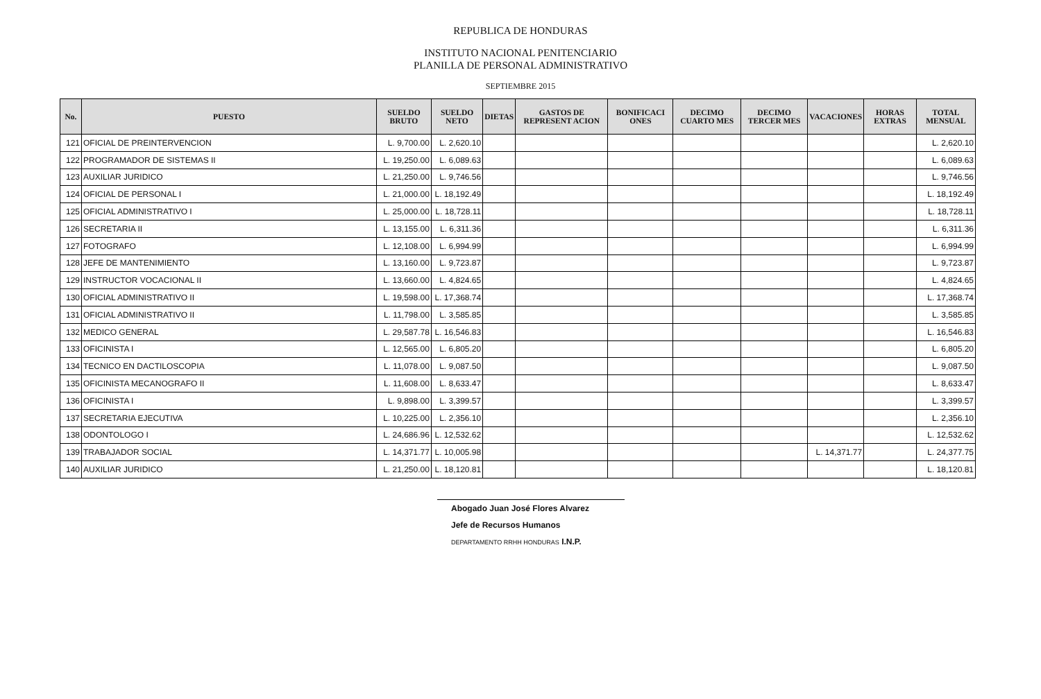REPUBLICA DE HONDURAS
INSTITUTO NACIONAL PENITENCIARIO
PLANILLA DE PERSONAL ADMINISTRATIVO
SEPTIEMBRE 2015
| No. | PUESTO | SUELDO BRUTO | SUELDO NETO | DIETAS | GASTOS DE REPRESENT ACION | BONIFICACI ONES | DECIMO CUARTO MES | DECIMO TERCER MES | VACACIONES | HORAS EXTRAS | TOTAL MENSUAL |
| --- | --- | --- | --- | --- | --- | --- | --- | --- | --- | --- | --- |
| 121 | OFICIAL DE PREINTERVENCION | L. 9,700.00 | L. 2,620.10 | | | | | | | | L. 2,620.10 |
| 122 | PROGRAMADOR DE SISTEMAS II | L. 19,250.00 | L. 6,089.63 | | | | | | | | L. 6,089.63 |
| 123 | AUXILIAR JURIDICO | L. 21,250.00 | L. 9,746.56 | | | | | | | | L. 9,746.56 |
| 124 | OFICIAL DE PERSONAL I | L. 21,000.00 | L. 18,192.49 | | | | | | | | L. 18,192.49 |
| 125 | OFICIAL ADMINISTRATIVO I | L. 25,000.00 | L. 18,728.11 | | | | | | | | L. 18,728.11 |
| 126 | SECRETARIA II | L. 13,155.00 | L. 6,311.36 | | | | | | | | L. 6,311.36 |
| 127 | FOTOGRAFO | L. 12,108.00 | L. 6,994.99 | | | | | | | | L. 6,994.99 |
| 128 | JEFE DE MANTENIMIENTO | L. 13,160.00 | L. 9,723.87 | | | | | | | | L. 9,723.87 |
| 129 | INSTRUCTOR VOCACIONAL II | L. 13,660.00 | L. 4,824.65 | | | | | | | | L. 4,824.65 |
| 130 | OFICIAL ADMINISTRATIVO II | L. 19,598.00 | L. 17,368.74 | | | | | | | | L. 17,368.74 |
| 131 | OFICIAL ADMINISTRATIVO II | L. 11,798.00 | L. 3,585.85 | | | | | | | | L. 3,585.85 |
| 132 | MEDICO GENERAL | L. 29,587.78 | L. 16,546.83 | | | | | | | | L. 16,546.83 |
| 133 | OFICINISTA I | L. 12,565.00 | L. 6,805.20 | | | | | | | | L. 6,805.20 |
| 134 | TECNICO EN DACTILOSCOPIA | L. 11,078.00 | L. 9,087.50 | | | | | | | | L. 9,087.50 |
| 135 | OFICINISTA MECANOGRAFO II | L. 11,608.00 | L. 8,633.47 | | | | | | | | L. 8,633.47 |
| 136 | OFICINISTA I | L. 9,898.00 | L. 3,399.57 | | | | | | | | L. 3,399.57 |
| 137 | SECRETARIA EJECUTIVA | L. 10,225.00 | L. 2,356.10 | | | | | | | | L. 2,356.10 |
| 138 | ODONTOLOGO I | L. 24,686.96 | L. 12,532.62 | | | | | | | | L. 12,532.62 |
| 139 | TRABAJADOR SOCIAL | L. 14,371.77 | L. 10,005.98 | | | | | | L. 14,371.77 | | L. 24,377.75 |
| 140 | AUXILIAR JURIDICO | L. 21,250.00 | L. 18,120.81 | | | | | | | | L. 18,120.81 |
Abogado Juan José Flores Alvarez
Jefe de Recursos Humanos
DEPARTAMENTO RRHH HONDURAS I.N.P.